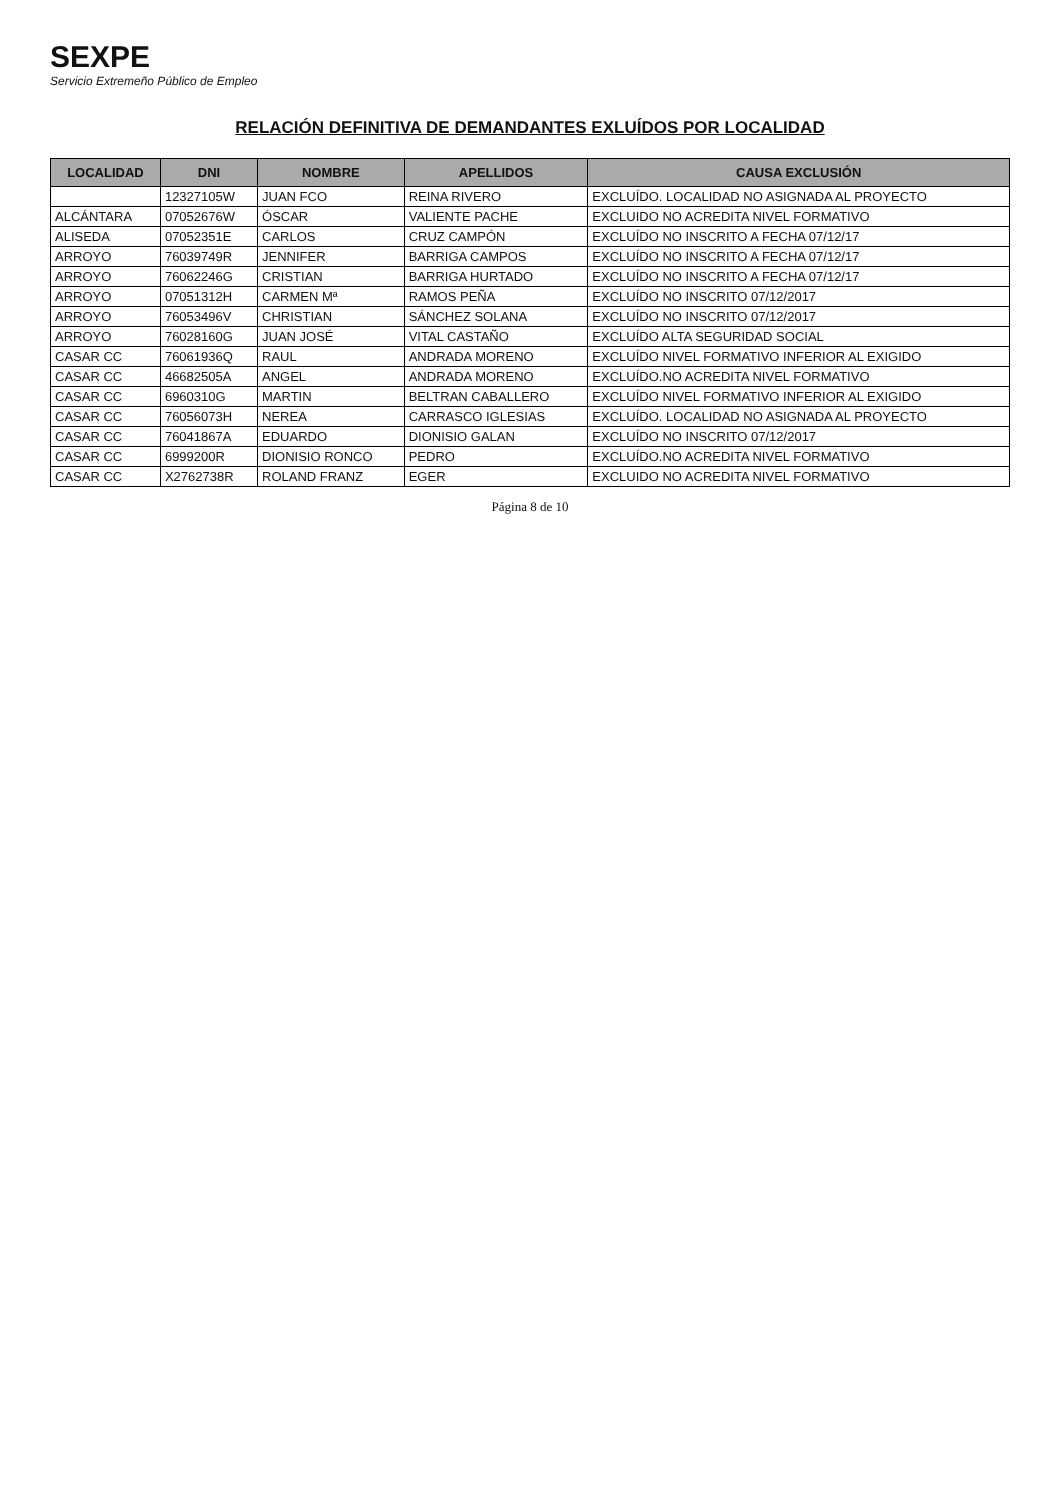SEXPE
Servicio Extremeño Público de Empleo
RELACIÓN DEFINITIVA DE DEMANDANTES EXLUÍDOS POR LOCALIDAD
| LOCALIDAD | DNI | NOMBRE | APELLIDOS | CAUSA EXCLUSIÓN |
| --- | --- | --- | --- | --- |
| | 12327105W | JUAN FCO | REINA RIVERO | EXCLUÍDO. LOCALIDAD NO ASIGNADA AL PROYECTO |
| ALCÁNTARA | 07052676W | ÓSCAR | VALIENTE PACHE | EXCLUIDO NO ACREDITA NIVEL FORMATIVO |
| ALISEDA | 07052351E | CARLOS | CRUZ CAMPÓN | EXCLUÍDO NO INSCRITO A FECHA 07/12/17 |
| ARROYO | 76039749R | JENNIFER | BARRIGA CAMPOS | EXCLUÍDO NO INSCRITO A FECHA 07/12/17 |
| ARROYO | 76062246G | CRISTIAN | BARRIGA HURTADO | EXCLUÍDO NO INSCRITO A FECHA 07/12/17 |
| ARROYO | 07051312H | CARMEN Mª | RAMOS PEÑA | EXCLUÍDO NO INSCRITO 07/12/2017 |
| ARROYO | 76053496V | CHRISTIAN | SÁNCHEZ SOLANA | EXCLUÍDO NO INSCRITO 07/12/2017 |
| ARROYO | 76028160G | JUAN JOSÉ | VITAL CASTAÑO | EXCLUÍDO ALTA SEGURIDAD SOCIAL |
| CASAR CC | 76061936Q | RAUL | ANDRADA MORENO | EXCLUÍDO NIVEL FORMATIVO INFERIOR AL EXIGIDO |
| CASAR CC | 46682505A | ANGEL | ANDRADA MORENO | EXCLUÍDO.NO ACREDITA NIVEL FORMATIVO |
| CASAR CC | 6960310G | MARTIN | BELTRAN CABALLERO | EXCLUÍDO NIVEL FORMATIVO INFERIOR AL EXIGIDO |
| CASAR CC | 76056073H | NEREA | CARRASCO IGLESIAS | EXCLUÍDO. LOCALIDAD NO ASIGNADA AL PROYECTO |
| CASAR CC | 76041867A | EDUARDO | DIONISIO GALAN | EXCLUÍDO NO INSCRITO 07/12/2017 |
| CASAR CC | 6999200R | DIONISIO RONCO | PEDRO | EXCLUÍDO.NO ACREDITA NIVEL FORMATIVO |
| CASAR CC | X2762738R | ROLAND FRANZ | EGER | EXCLUIDO NO ACREDITA NIVEL FORMATIVO |
Página 8 de 10